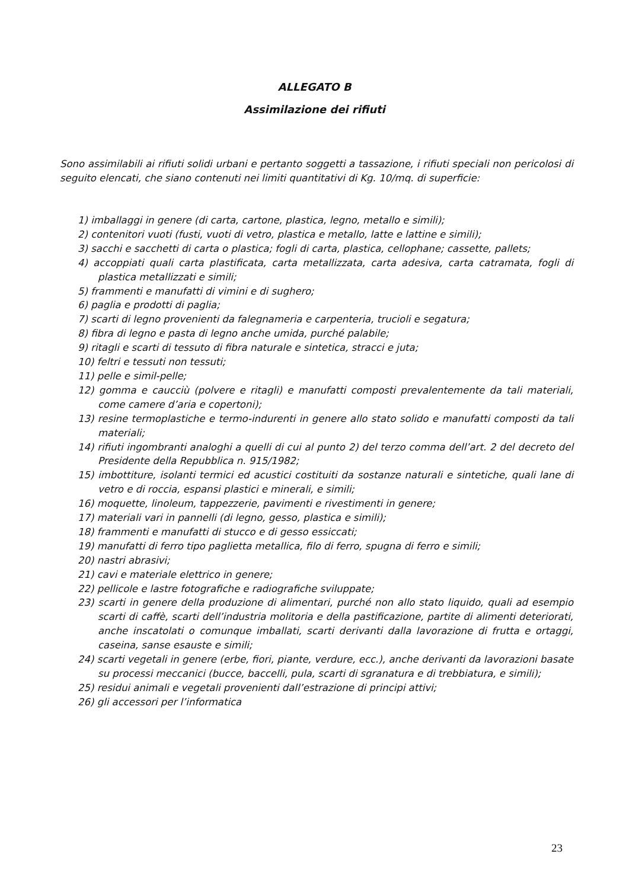ALLEGATO B
Assimilazione dei rifiuti
Sono assimilabili ai rifiuti solidi urbani e pertanto soggetti a tassazione, i rifiuti speciali non pericolosi di seguito elencati, che siano contenuti nei limiti quantitativi di Kg. 10/mq. di superficie:
1) imballaggi in genere (di carta, cartone, plastica, legno, metallo e simili);
2) contenitori vuoti (fusti, vuoti di vetro, plastica e metallo, latte e lattine e simili);
3) sacchi e sacchetti di carta o plastica; fogli di carta, plastica, cellophane; cassette, pallets;
4) accoppiati quali carta plastificata, carta metallizzata, carta adesiva, carta catramata, fogli di plastica metallizzati e simili;
5) frammenti e manufatti di vimini e di sughero;
6) paglia e prodotti di paglia;
7) scarti di legno provenienti da falegnameria e carpenteria, trucioli e segatura;
8) fibra di legno e pasta di legno anche umida, purché palabile;
9) ritagli e scarti di tessuto di fibra naturale e sintetica, stracci e juta;
10) feltri e tessuti non tessuti;
11) pelle e simil-pelle;
12) gomma e caucciù (polvere e ritagli) e manufatti composti prevalentemente da tali materiali, come camere d’aria e copertoni);
13) resine termoplastiche e termo-indurenti in genere allo stato solido e manufatti composti da tali materiali;
14) rifiuti ingombranti analoghi a quelli di cui al punto 2) del terzo comma dell’art. 2 del decreto del Presidente della Repubblica n. 915/1982;
15) imbottiture, isolanti termici ed acustici costituiti da sostanze naturali e sintetiche, quali lane di vetro e di roccia, espansi plastici e minerali, e simili;
16) moquette, linoleum, tappezzerie, pavimenti e rivestimenti in genere;
17) materiali vari in pannelli (di legno, gesso, plastica e simili);
18) frammenti e manufatti di stucco e di gesso essiccati;
19) manufatti di ferro tipo paglietta metallica, filo di ferro, spugna di ferro e simili;
20) nastri abrasivi;
21) cavi e materiale elettrico in genere;
22) pellicole e lastre fotografiche e radiografiche sviluppate;
23) scarti in genere della produzione di alimentari, purché non allo stato liquido, quali ad esempio scarti di caffè, scarti dell’industria molitoria e della pastificazione, partite di alimenti deteriorati, anche inscatolati o comunque imballati, scarti derivanti dalla lavorazione di frutta e ortaggi, caseina, sanse esauste e simili;
24) scarti vegetali in genere (erbe, fiori, piante, verdure, ecc.), anche derivanti da lavorazioni basate su processi meccanici (bucce, baccelli, pula, scarti di sgranatura e di trebbiatura, e simili);
25) residui animali e vegetali provenienti dall’estrazione di principi attivi;
26) gli accessori per l’informatica
23